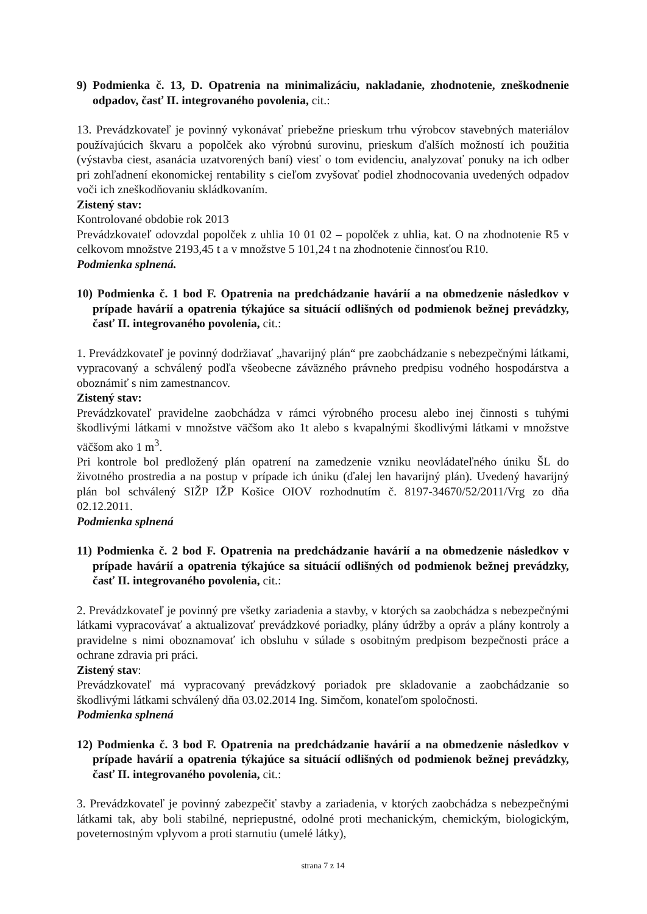9) Podmienka č. 13, D. Opatrenia na minimalizáciu, nakladanie, zhodnotenie, zneškodnenie odpadov, časť II. integrovaného povolenia, cit.:
13. Prevádzkovateľ je povinný vykonávať priebežne prieskum trhu výrobcov stavebných materiálov používajúcich škvaru a popolček ako výrobnú surovinu, prieskum ďalších možností ich použitia (výstavba ciest, asanácia uzatvorených baní) viesť o tom evidenciu, analyzovať ponuky na ich odber pri zohľadnení ekonomickej rentability s cieľom zvyšovať podiel zhodnocovania uvedených odpadov voči ich zneškodňovaniu skládkovaním.
Zistený stav:
Kontrolované obdobie rok 2013
Prevádzkovateľ odovzdal popolček z uhlia 10 01 02 – popolček z uhlia, kat. O na zhodnotenie R5 v celkovom množstve 2193,45 t a v množstve 5 101,24 t na zhodnotenie činnosťou R10.
Podmienka splnená.
10) Podmienka č. 1 bod F. Opatrenia na predchádzanie havárií a na obmedzenie následkov v prípade havárií a opatrenia týkajúce sa situácií odlišných od podmienok bežnej prevádzky, časť II. integrovaného povolenia, cit.:
1. Prevádzkovateľ je povinný dodržiavať „havarijný plán“ pre zaobchádzanie s nebezpečnými látkami, vypracovaný a schválený podľa všeobecne záväzného právneho predpisu vodného hospodárstva a oboznámiť s nim zamestnancov.
Zistený stav:
Prevádzkovateľ pravidelne zaobchádza v rámci výrobného procesu alebo inej činnosti s tuhými škodlivými látkami v množstve väčšom ako 1t alebo s kvapalnými škodlivými látkami v množstve väčšom ako 1 m<sup>3</sup>.
Pri kontrole bol predložený plán opatrení na zamedzenie vzniku neovládateľného úniku ŠL do životného prostredia a na postup v prípade ich úniku (ďalej len havarijný plán). Uvedený havarijný plán bol schválený SIŽP IŽP Košice OIOV rozhodnutím č. 8197-34670/52/2011/Vrg zo dňa 02.12.2011.
Podmienka splnená
11) Podmienka č. 2 bod F. Opatrenia na predchádzanie havárií a na obmedzenie následkov v prípade havárií a opatrenia týkajúce sa situácií odlišných od podmienok bežnej prevádzky, časť II. integrovaného povolenia, cit.:
2. Prevádzkovateľ je povinný pre všetky zariadenia a stavby, v ktorých sa zaobchádza s nebezpečnými látkami vypracovávať a aktualizovať prevádzkové poriadky, plány údržby a opráv a plány kontroly a pravidelne s nimi oboznamovať ich obsluhu v súlade s osobitným predpisom bezpečnosti práce a ochrane zdravia pri práci.
Zistený stav:
Prevádzkovateľ má vypracovaný prevádzkový poriadok pre skladovanie a zaobchádzanie so škodlivými látkami schválený dňa 03.02.2014 Ing. Simčom, konateľom spoločnosti.
Podmienka splnená
12) Podmienka č. 3 bod F. Opatrenia na predchádzanie havárií a na obmedzenie následkov v prípade havárií a opatrenia týkajúce sa situácií odlišných od podmienok bežnej prevádzky, časť II. integrovaného povolenia, cit.:
3. Prevádzkovateľ je povinný zabezpečiť stavby a zariadenia, v ktorých zaobchádza s nebezpečnými látkami tak, aby boli stabilné, nepriepustné, odolné proti mechanickým, chemickým, biologickým, poveternostným vplyvom a proti starnutiu (umelé látky),
strana 7 z 14